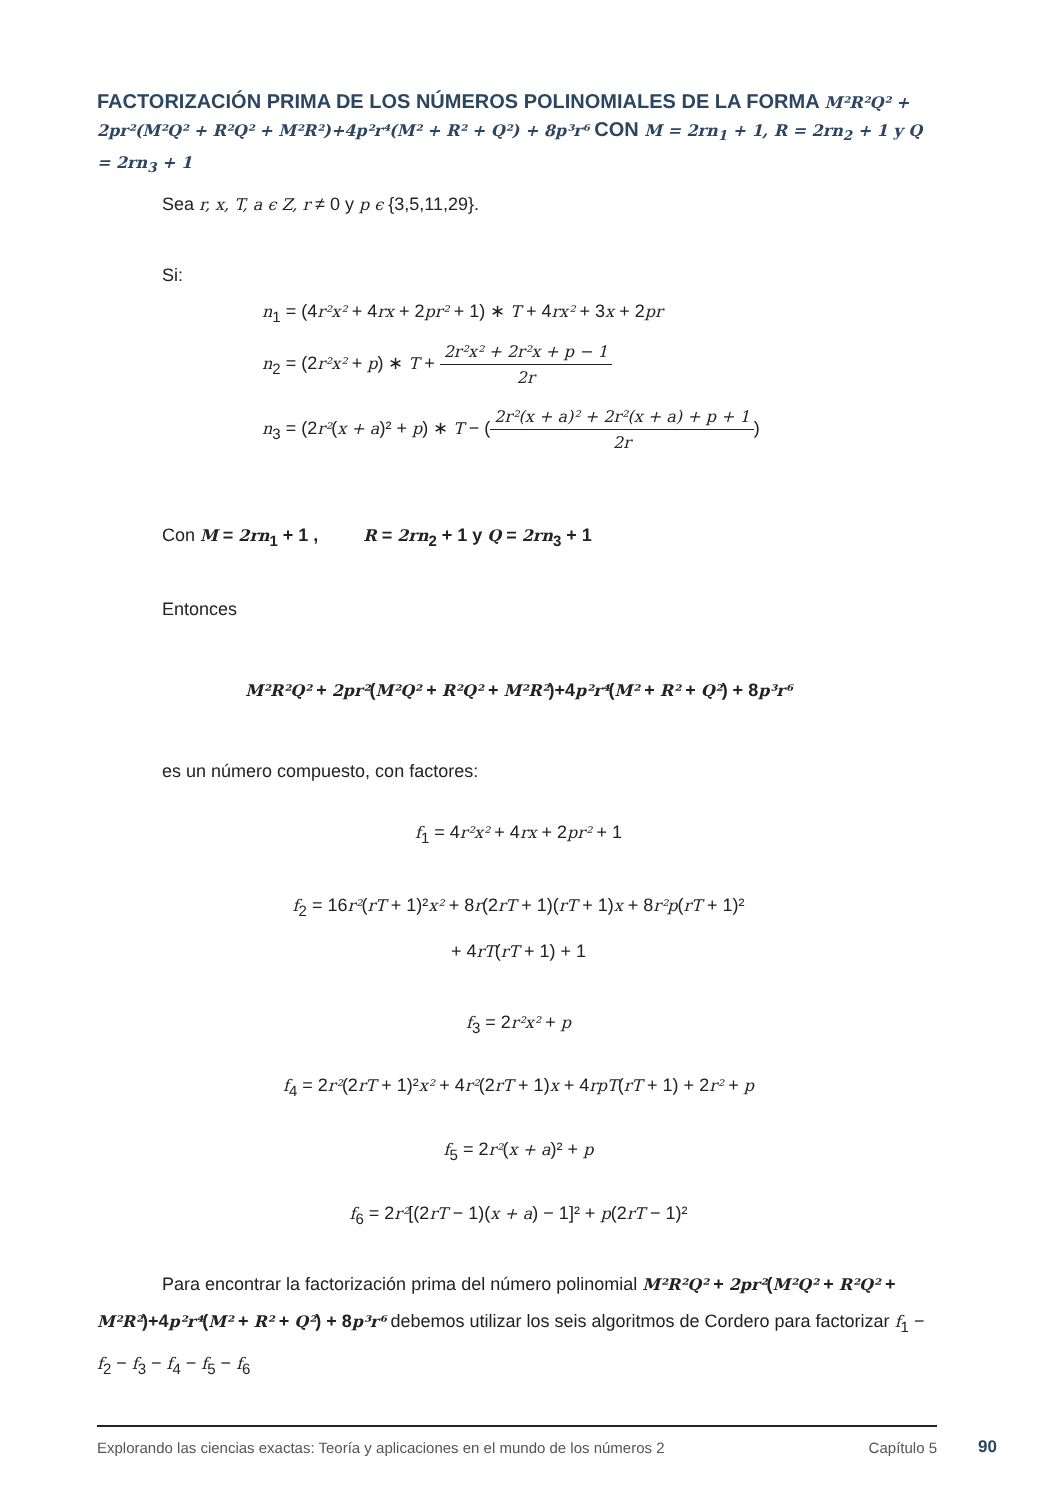FACTORIZACIÓN PRIMA DE LOS NÚMEROS POLINOMIALES DE LA FORMA M²R²Q² + 2pr²(M²Q² + R²Q² + M²R²)+4p²r⁴(M² + R² + Q²) + 8p³r⁶ CON M = 2rn<sub>1</sub> + 1, R = 2rn<sub>2</sub> + 1 y Q = 2rn<sub>3</sub> + 1
Sea r, x, T, a ϵ Z, r ≠ 0 y p ϵ {3,5,11,29}.
Si:
n<sub>1</sub> = (4r²x² + 4rx + 2pr² + 1) ∗ T + 4rx² + 3x + 2pr
n<sub>2</sub> = (2r²x² + p) ∗ T + 2r²x² + 2r²x + p − 1 2r
n<sub>3</sub> = (2r²(x + a)² + p) ∗ T − (2r²(x + a)² + 2r²(x + a) + p + 1 2r)
Con M = 2rn<sub>1</sub> + 1 , R = 2rn<sub>2</sub> + 1 y Q = 2rn<sub>3</sub> + 1
Entonces
M²R²Q² + 2pr²(M²Q² + R²Q² + M²R²)+4p²r⁴(M² + R² + Q²) + 8p³r⁶
es un número compuesto, con factores:
f<sub>1</sub> = 4r²x² + 4rx + 2pr² + 1
f<sub>2</sub> = 16r²(rT + 1)²x² + 8r(2rT + 1)(rT + 1)x + 8r²p(rT + 1)²
+ 4rT(rT + 1) + 1
f<sub>3</sub> = 2r²x² + p
f<sub>4</sub> = 2r²(2rT + 1)²x² + 4r²(2rT + 1)x + 4rpT(rT + 1) + 2r² + p
f<sub>5</sub> = 2r²(x + a)² + p
f<sub>6</sub> = 2r²[(2rT − 1)(x + a) − 1]² + p(2rT − 1)²
Para encontrar la factorización prima del número polinomial M²R²Q² + 2pr²(M²Q² + R²Q² + M²R²)+4p²r⁴(M² + R² + Q²) + 8p³r⁶ debemos utilizar los seis algoritmos de Cordero para factorizar f<sub>1</sub> − f<sub>2</sub> − f<sub>3</sub> − f<sub>4</sub> − f<sub>5</sub> − f<sub>6</sub>
Explorando las ciencias exactas: Teoría y aplicaciones en el mundo de los números 2 Capítulo 5
90